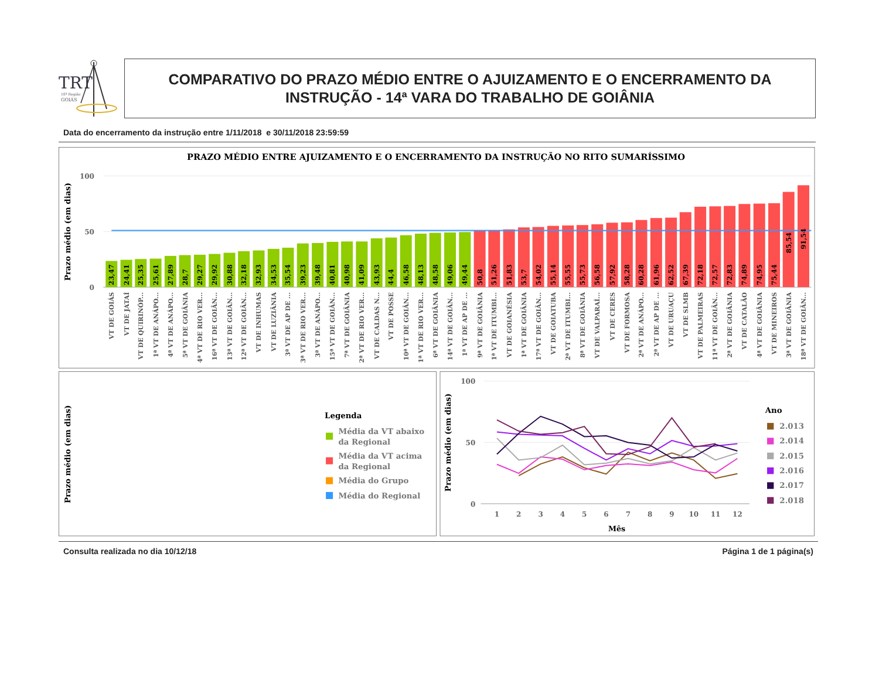TRT
18ª Região
GOIÁS
COMPARATIVO DO PRAZO MÉDIO ENTRE O AJUIZAMENTO E O ENCERRAMENTO DA INSTRUÇÃO - 14ª VARA DO TRABALHO DE GOIÂNIA
Data do encerramento da instrução entre 1/11/2018 e 30/11/2018 23:59:59
PRAZO MÉDIO ENTRE AJUIZAMENTO E O ENCERRAMENTO DA INSTRUÇÃO NO RITO SUMARÍSSIMO
Prazo médio (em dias)
100
50
0
23,47
24,41
25,35
25,61
27,89
28,7
29,27
29,92
30,88
32,18
32,93
34,53
35,54
39,23
39,48
40,81
40,98
41,09
43,93
44,4
46,58
48,13
48,58
49,06
49,44
50,8
51,26
51,83
53,7
54,02
55,14
55,55
55,73
56,58
57,92
58,28
60,28
61,96
62,52
67,39
72,18
72,57
72,83
74,89
74,95
75,44
85,54
91,54
VT DE GOIÁS
VT DE JATAÍ
VT DE QUIRINÓP...
1ª VT DE ANÁPO...
4ª VT DE ANÁPO...
5ª VT DE GOIÂNIA
4ª VT DE RIO VER...
16ª VT DE GOIÂN...
13ª VT DE GOIÂN...
12ª VT DE GOIÂN...
VT DE INHUMAS
VT DE LUZIÂNIA
3ª VT DE AP DE ...
3ª VT DE RIO VER...
3ª VT DE ANÁPO...
15ª VT DE GOIÂN...
7ª VT DE GOIÂNIA
2ª VT DE RIO VER...
VT DE CALDAS N...
VT DE POSSE
10ª VT DE GOIÂN...
1ª VT DE RIO VER...
6ª VT DE GOIÂNIA
14ª VT DE GOIÂN...
1ª VT DE AP DE ...
9ª VT DE GOIÂNIA
1ª VT DE ITUMBI...
VT DE GOIANÉSIA
1ª VT DE GOIÂNIA
17ª VT DE GOIÂN...
VT DE GOIATUBA
2ª VT DE ITUMBI...
8ª VT DE GOIÂNIA
VT DE VALPARAÍ...
VT DE CERES
VT DE FORMOSA
2ª VT DE ANÁPO...
2ª VT DE AP DE ...
VT DE URUAÇU
VT DE SLMB
VT DE PALMEIRAS
11ª VT DE GOIÂN...
2ª VT DE GOIÂNIA
VT DE CATALÃO
4ª VT DE GOIÂNIA
VT DE MINEIROS
3ª VT DE GOIÂNIA
18ª VT DE GOIÂN...
Prazo médio (em dias)
Legenda
Média da VT abaixo
da Regional
Média da VT acima
da Regional
Média do Grupo
Média do Regional
Prazo médio (em dias)
100
50
0
1
2
3
4
5
6
7
8
9
10
11
12
Mês
Ano
2.013
2.014
2.015
2.016
2.017
2.018
Consulta realizada no dia 10/12/18 Página 1 de 1 página(s)